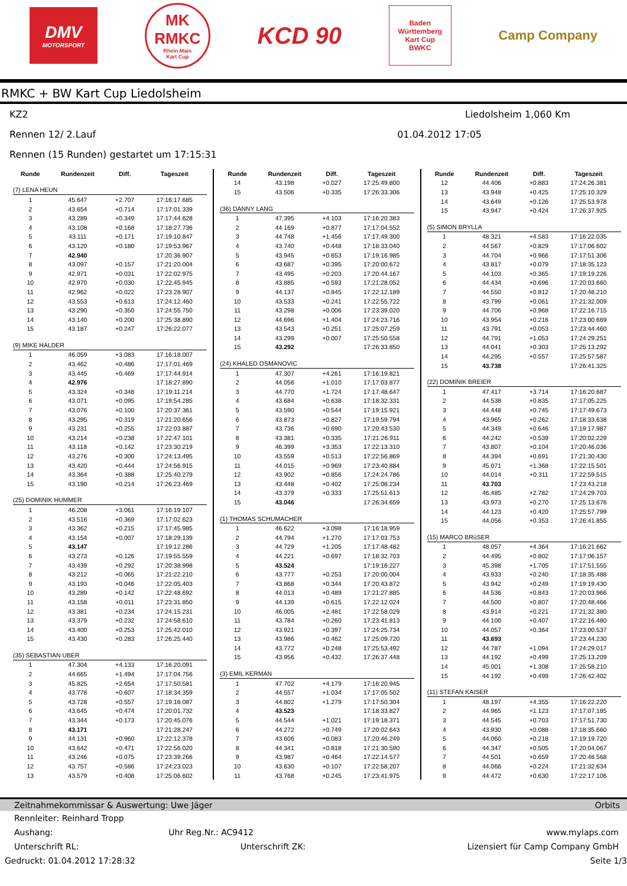DMV
MOTORSPORT
MK
RMKC
Rhein Main
Kart Cup
KCD 90
Baden
Württemberg
Kart Cup
BWKC
Camp Company
RMKC + BW Kart Cup Liedolsheim
KZ2 Liedolsheim 1,060 Km
Rennen 12/ 2.Lauf 01.04.2012 17:05
Rennen (15 Runden) gestartet um 17:15:31
| Runde | Rundenzeit | Diff. | Tageszeit |
| --- | --- | --- | --- |
| (7) LENA HEUN | | | |
| 1 | 45.647 | +2.707 | 17:16:17.685 |
| 2 | 43.654 | +0.714 | 17:17:01.339 |
| 3 | 43.289 | +0.349 | 17:17:44.628 |
| 4 | 43.108 | +0.168 | 17:18:27.736 |
| 5 | 43.111 | +0.171 | 17:19:10.847 |
| 6 | 43.120 | +0.180 | 17:19:53.967 |
| 7 | 42.940 | | 17:20:36.907 |
| 8 | 43.097 | +0.157 | 17:21:20.004 |
| 9 | 42.971 | +0.031 | 17:22:02.975 |
| 10 | 42.970 | +0.030 | 17:22:45.945 |
| 11 | 42.962 | +0.022 | 17:23:28.907 |
| 12 | 43.553 | +0.613 | 17:24:12.460 |
| 13 | 43.290 | +0.350 | 17:24:55.750 |
| 14 | 43.140 | +0.200 | 17:25:38.890 |
| 15 | 43.187 | +0.247 | 17:26:22.077 |
| (9) MIKE HALDER | | | |
| 1 | 46.059 | +3.083 | 17:16:18.007 |
| 2 | 43.462 | +0.486 | 17:17:01.469 |
| 3 | 43.445 | +0.469 | 17:17:44.914 |
| 4 | 42.976 | | 17:18:27.890 |
| 5 | 43.324 | +0.348 | 17:19:11.214 |
| 6 | 43.071 | +0.095 | 17:19:54.285 |
| 7 | 43.076 | +0.100 | 17:20:37.361 |
| 8 | 43.295 | +0.319 | 17:21:20.656 |
| 9 | 43.231 | +0.255 | 17:22:03.887 |
| 10 | 43.214 | +0.238 | 17:22:47.101 |
| 11 | 43.118 | +0.142 | 17:23:30.219 |
| 12 | 43.276 | +0.300 | 17:24:13.495 |
| 13 | 43.420 | +0.444 | 17:24:56.915 |
| 14 | 43.364 | +0.388 | 17:25:40.279 |
| 15 | 43.190 | +0.214 | 17:26:23.469 |
| (25) DOMINIK HUMMER | | | |
| 1 | 46.208 | +3.061 | 17:16:19.107 |
| 2 | 43.516 | +0.369 | 17:17:02.623 |
| 3 | 43.362 | +0.215 | 17:17:45.985 |
| 4 | 43.154 | +0.007 | 17:18:29.139 |
| 5 | 43.147 | | 17:19:12.286 |
| 6 | 43.273 | +0.126 | 17:19:55.559 |
| 7 | 43.439 | +0.292 | 17:20:38.998 |
| 8 | 43.212 | +0.065 | 17:21:22.210 |
| 9 | 43.193 | +0.046 | 17:22:05.403 |
| 10 | 43.289 | +0.142 | 17:22:48.692 |
| 11 | 43.158 | +0.011 | 17:23:31.850 |
| 12 | 43.381 | +0.234 | 17:24:15.231 |
| 13 | 43.379 | +0.232 | 17:24:58.610 |
| 14 | 43.400 | +0.253 | 17:25:42.010 |
| 15 | 43.430 | +0.283 | 17:26:25.440 |
| (35) SEBASTIAN UBER | | | |
| 1 | 47.304 | +4.133 | 17:16:20.091 |
| 2 | 44.665 | +1.494 | 17:17:04.756 |
| 3 | 45.825 | +2.654 | 17:17:50.581 |
| 4 | 43.778 | +0.607 | 17:18:34.359 |
| 5 | 43.728 | +0.557 | 17:19:18.087 |
| 6 | 43.645 | +0.474 | 17:20:01.732 |
| 7 | 43.344 | +0.173 | 17:20:45.076 |
| 8 | 43.171 | | 17:21:28.247 |
| 9 | 44.131 | +0.960 | 17:22:12.378 |
| 10 | 43.642 | +0.471 | 17:22:56.020 |
| 11 | 43.246 | +0.075 | 17:23:39.266 |
| 12 | 43.757 | +0.586 | 17:24:23.023 |
| 13 | 43.579 | +0.408 | 17:25:06.602 |
| Runde | Rundenzeit | Diff. | Tageszeit |
| --- | --- | --- | --- |
| 14 | 43.198 | +0.027 | 17:25:49.800 |
| 15 | 43.506 | +0.335 | 17:26:33.306 |
| (36) DANNY LANG | | | |
| 1 | 47.395 | +4.103 | 17:16:20.383 |
| 2 | 44.169 | +0.877 | 17:17:04.552 |
| 3 | 44.748 | +1.456 | 17:17:49.300 |
| 4 | 43.740 | +0.448 | 17:18:33.040 |
| 5 | 43.945 | +0.653 | 17:19:16.985 |
| 6 | 43.687 | +0.395 | 17:20:00.672 |
| 7 | 43.495 | +0.203 | 17:20:44.167 |
| 8 | 43.885 | +0.593 | 17:21:28.052 |
| 9 | 44.137 | +0.845 | 17:22:12.189 |
| 10 | 43.533 | +0.241 | 17:22:55.722 |
| 11 | 43.298 | +0.006 | 17:23:39.020 |
| 12 | 44.696 | +1.404 | 17:24:23.716 |
| 13 | 43.543 | +0.251 | 17:25:07.259 |
| 14 | 43.299 | +0.007 | 17:25:50.558 |
| 15 | 43.292 | | 17:26:33.850 |
| (24) KHALED OSMANOVIC | | | |
| 1 | 47.307 | +4.261 | 17:16:19.821 |
| 2 | 44.056 | +1.010 | 17:17:03.877 |
| 3 | 44.770 | +1.724 | 17:17:48.647 |
| 4 | 43.684 | +0.638 | 17:18:32.331 |
| 5 | 43.590 | +0.544 | 17:19:15.921 |
| 6 | 43.873 | +0.827 | 17:19:59.794 |
| 7 | 43.736 | +0.690 | 17:20:43.530 |
| 8 | 43.381 | +0.335 | 17:21:26.911 |
| 9 | 46.399 | +3.353 | 17:22:13.310 |
| 10 | 43.559 | +0.513 | 17:22:56.869 |
| 11 | 44.015 | +0.969 | 17:23:40.884 |
| 12 | 43.902 | +0.856 | 17:24:24.786 |
| 13 | 43.448 | +0.402 | 17:25:08.234 |
| 14 | 43.379 | +0.333 | 17:25:51.613 |
| 15 | 43.046 | | 17:26:34.659 |
| (1) THOMAS SCHUMACHER | | | |
| 1 | 46.622 | +3.098 | 17:16:18.959 |
| 2 | 44.794 | +1.270 | 17:17:03.753 |
| 3 | 44.729 | +1.205 | 17:17:48.482 |
| 4 | 44.221 | +0.697 | 17:18:32.703 |
| 5 | 43.524 | | 17:19:16.227 |
| 6 | 43.777 | +0.253 | 17:20:00.004 |
| 7 | 43.868 | +0.344 | 17:20:43.872 |
| 8 | 44.013 | +0.489 | 17:21:27.885 |
| 9 | 44.139 | +0.615 | 17:22:12.024 |
| 10 | 46.005 | +2.481 | 17:22:58.029 |
| 11 | 43.784 | +0.260 | 17:23:41.813 |
| 12 | 43.921 | +0.397 | 17:24:25.734 |
| 13 | 43.986 | +0.462 | 17:25:09.720 |
| 14 | 43.772 | +0.248 | 17:25:53.492 |
| 15 | 43.956 | +0.432 | 17:26:37.448 |
| (3) EMIL KERMAN | | | |
| 1 | 47.702 | +4.179 | 17:16:20.945 |
| 2 | 44.557 | +1.034 | 17:17:05.502 |
| 3 | 44.802 | +1.279 | 17:17:50.304 |
| 4 | 43.523 | | 17:18:33.827 |
| 5 | 44.544 | +1.021 | 17:19:18.371 |
| 6 | 44.272 | +0.749 | 17:20:02.643 |
| 7 | 43.606 | +0.083 | 17:20:46.249 |
| 8 | 44.341 | +0.818 | 17:21:30.590 |
| 9 | 43.987 | +0.464 | 17:22:14.577 |
| 10 | 43.630 | +0.107 | 17:22:58.207 |
| 11 | 43.768 | +0.245 | 17:23:41.975 |
| Runde | Rundenzeit | Diff. | Tageszeit |
| --- | --- | --- | --- |
| 12 | 44.406 | +0.883 | 17:24:26.381 |
| 13 | 43.948 | +0.425 | 17:25:10.329 |
| 14 | 43.649 | +0.126 | 17:25:53.978 |
| 15 | 43.947 | +0.424 | 17:26:37.925 |
| (5) SIMON BRYLLA | | | |
| 1 | 48.321 | +4.583 | 17:16:22.035 |
| 2 | 44.567 | +0.829 | 17:17:06.602 |
| 3 | 44.704 | +0.966 | 17:17:51.306 |
| 4 | 43.817 | +0.079 | 17:18:35.123 |
| 5 | 44.103 | +0.365 | 17:19:19.226 |
| 6 | 44.434 | +0.696 | 17:20:03.660 |
| 7 | 44.550 | +0.812 | 17:20:48.210 |
| 8 | 43.799 | +0.061 | 17:21:32.009 |
| 9 | 44.706 | +0.968 | 17:22:16.715 |
| 10 | 43.954 | +0.216 | 17:23:00.669 |
| 11 | 43.791 | +0.053 | 17:23:44.460 |
| 12 | 44.791 | +1.053 | 17:24:29.251 |
| 13 | 44.041 | +0.303 | 17:25:13.292 |
| 14 | 44.295 | +0.557 | 17:25:57.587 |
| 15 | 43.738 | | 17:26:41.325 |
| (22) DOMINIK BREIER | | | |
| 1 | 47.417 | +3.714 | 17:16:20.687 |
| 2 | 44.538 | +0.835 | 17:17:05.225 |
| 3 | 44.448 | +0.745 | 17:17:49.673 |
| 4 | 43.965 | +0.262 | 17:18:33.638 |
| 5 | 44.349 | +0.646 | 17:19:17.987 |
| 6 | 44.242 | +0.539 | 17:20:02.229 |
| 7 | 43.807 | +0.104 | 17:20:46.036 |
| 8 | 44.394 | +0.691 | 17:21:30.430 |
| 9 | 45.071 | +1.368 | 17:22:15.501 |
| 10 | 44.014 | +0.311 | 17:22:59.515 |
| 11 | 43.703 | | 17:23:43.218 |
| 12 | 46.485 | +2.782 | 17:24:29.703 |
| 13 | 43.973 | +0.270 | 17:25:13.676 |
| 14 | 44.123 | +0.420 | 17:25:57.799 |
| 15 | 44.056 | +0.353 | 17:26:41.855 |
| (15) MARCO BRüSER | | | |
| 1 | 48.057 | +4.364 | 17:16:21.662 |
| 2 | 44.495 | +0.802 | 17:17:06.157 |
| 3 | 45.398 | +1.705 | 17:17:51.555 |
| 4 | 43.933 | +0.240 | 17:18:35.488 |
| 5 | 43.942 | +0.249 | 17:19:19.430 |
| 6 | 44.536 | +0.843 | 17:20:03.966 |
| 7 | 44.500 | +0.807 | 17:20:48.466 |
| 8 | 43.914 | +0.221 | 17:21:32.380 |
| 9 | 44.100 | +0.407 | 17:22:16.480 |
| 10 | 44.057 | +0.364 | 17:23:00.537 |
| 11 | 43.693 | | 17:23:44.230 |
| 12 | 44.787 | +1.094 | 17:24:29.017 |
| 13 | 44.192 | +0.499 | 17:25:13.209 |
| 14 | 45.001 | +1.308 | 17:25:58.210 |
| 15 | 44.192 | +0.499 | 17:26:42.402 |
| (11) STEFAN KAISER | | | |
| 1 | 48.197 | +4.355 | 17:16:22.220 |
| 2 | 44.965 | +1.123 | 17:17:07.185 |
| 3 | 44.545 | +0.703 | 17:17:51.730 |
| 4 | 43.930 | +0.088 | 17:18:35.660 |
| 5 | 44.060 | +0.218 | 17:19:19.720 |
| 6 | 44.347 | +0.505 | 17:20:04.067 |
| 7 | 44.501 | +0.659 | 17:20:48.568 |
| 8 | 44.066 | +0.224 | 17:21:32.634 |
| 9 | 44.472 | +0.630 | 17:22:17.106 |
Zeitnahmekommissar & Auswertung: Uwe Jäger Orbits
Rennleiter: Reinhard Tropp
Aushang: Uhr Reg.Nr.: AC9412 www.mylaps.com
Unterschrift RL: Unterschrift ZK: Lizensiert für Camp Company GmbH
Gedruckt: 01.04.2012 17:28:32 Seite 1/3